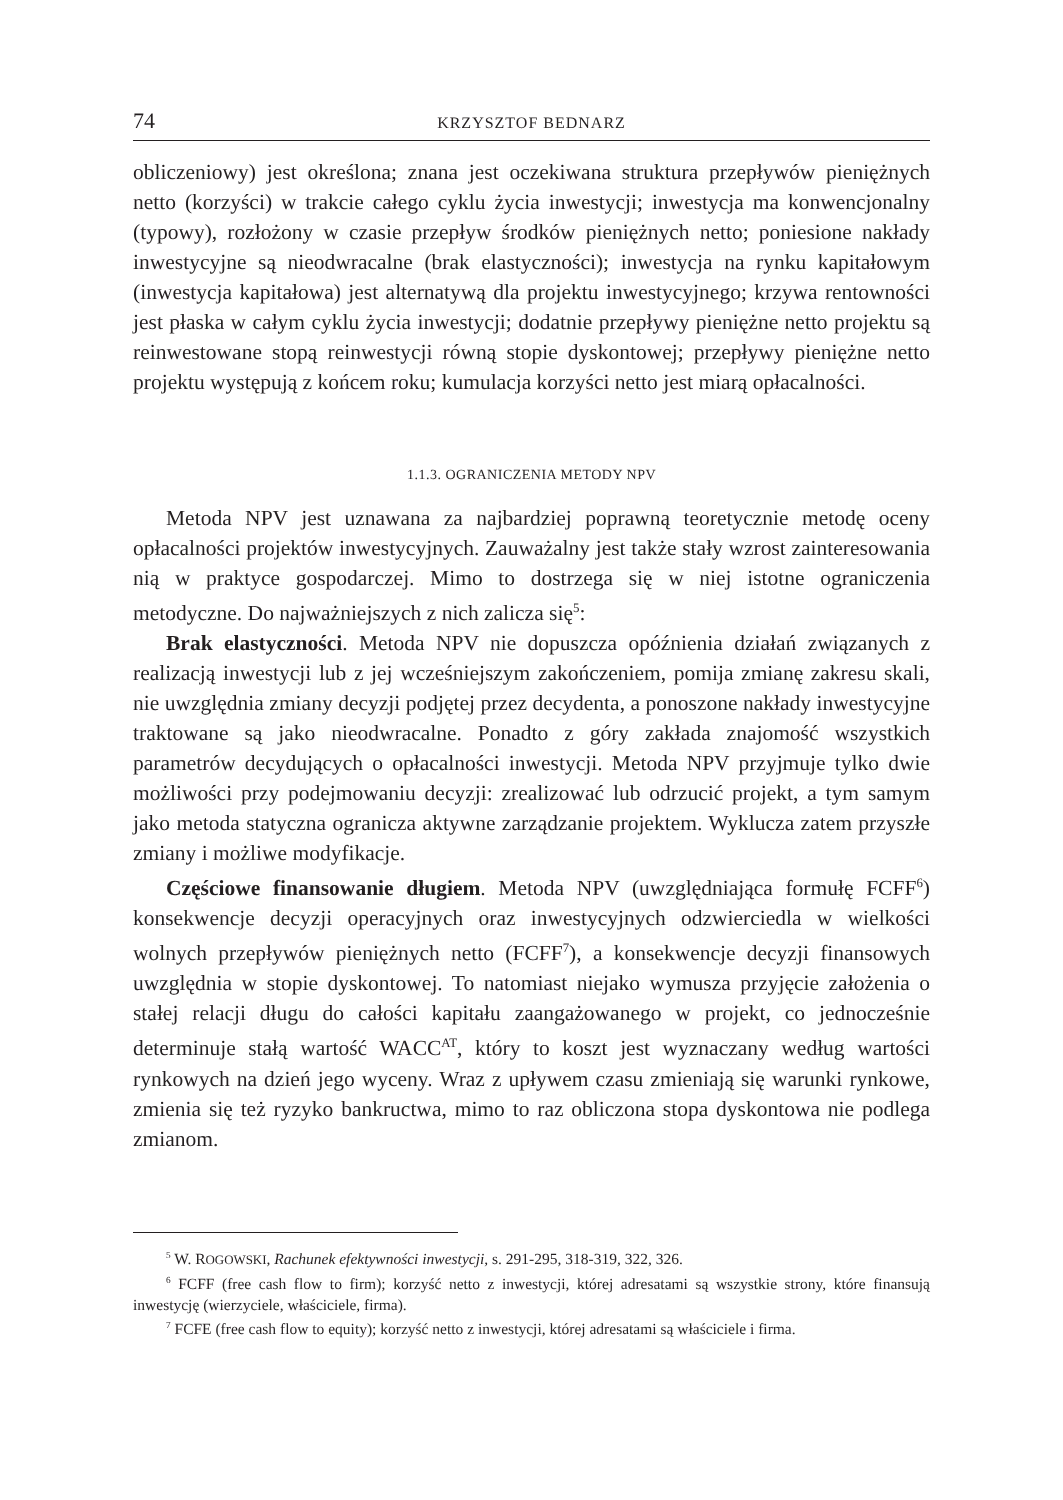74 KRZYSZTOF BEDNARZ
obliczeniowy) jest określona; znana jest oczekiwana struktura przepływów pieniężnych netto (korzyści) w trakcie całego cyklu życia inwestycji; inwestycja ma konwencjonalny (typowy), rozłożony w czasie przepływ środków pieniężnych netto; poniesione nakłady inwestycyjne są nieodwracalne (brak elastyczności); inwestycja na rynku kapitałowym (inwestycja kapitałowa) jest alternatywą dla projektu inwestycyjnego; krzywa rentowności jest płaska w całym cyklu życia inwestycji; dodatnie przepływy pieniężne netto projektu są reinwestowane stopą reinwestycji równą stopie dyskontowej; przepływy pieniężne netto projektu występują z końcem roku; kumulacja korzyści netto jest miarą opłacalności.
1.1.3. OGRANICZENIA METODY NPV
Metoda NPV jest uznawana za najbardziej poprawną teoretycznie metodę oceny opłacalności projektów inwestycyjnych. Zauważalny jest także stały wzrost zainteresowania nią w praktyce gospodarczej. Mimo to dostrzega się w niej istotne ograniczenia metodyczne. Do najważniejszych z nich zalicza się<sup>5</sup>:
Brak elastyczności. Metoda NPV nie dopuszcza opóźnienia działań związanych z realizacją inwestycji lub z jej wcześniejszym zakończeniem, pomija zmianę zakresu skali, nie uwzględnia zmiany decyzji podjętej przez decydenta, a ponoszone nakłady inwestycyjne traktowane są jako nieodwracalne. Ponadto z góry zakłada znajomość wszystkich parametrów decydujących o opłacalności inwestycji. Metoda NPV przyjmuje tylko dwie możliwości przy podejmowaniu decyzji: zrealizować lub odrzucić projekt, a tym samym jako metoda statyczna ogranicza aktywne zarządzanie projektem. Wyklucza zatem przyszłe zmiany i możliwe modyfikacje.
Częściowe finansowanie długiem. Metoda NPV (uwzględniająca formułę FCFF<sup>6</sup>) konsekwencje decyzji operacyjnych oraz inwestycyjnych odzwierciedla w wielkości wolnych przepływów pieniężnych netto (FCFF<sup>7</sup>), a konsekwencje decyzji finansowych uwzględnia w stopie dyskontowej. To natomiast niejako wymusza przyjęcie założenia o stałej relacji długu do całości kapitału zaangażowanego w projekt, co jednocześnie determinuje stałą wartość WACC<sup>AT</sup>, który to koszt jest wyznaczany według wartości rynkowych na dzień jego wyceny. Wraz z upływem czasu zmieniają się warunki rynkowe, zmienia się też ryzyko bankructwa, mimo to raz obliczona stopa dyskontowa nie podlega zmianom.
<sup>5</sup> W. ROGOWSKI, Rachunek efektywności inwestycji, s. 291-295, 318-319, 322, 326.
<sup>6</sup> FCFF (free cash flow to firm); korzyść netto z inwestycji, której adresatami są wszystkie strony, które finansują inwestycję (wierzyciele, właściciele, firma).
<sup>7</sup> FCFE (free cash flow to equity); korzyść netto z inwestycji, której adresatami są właściciele i firma.